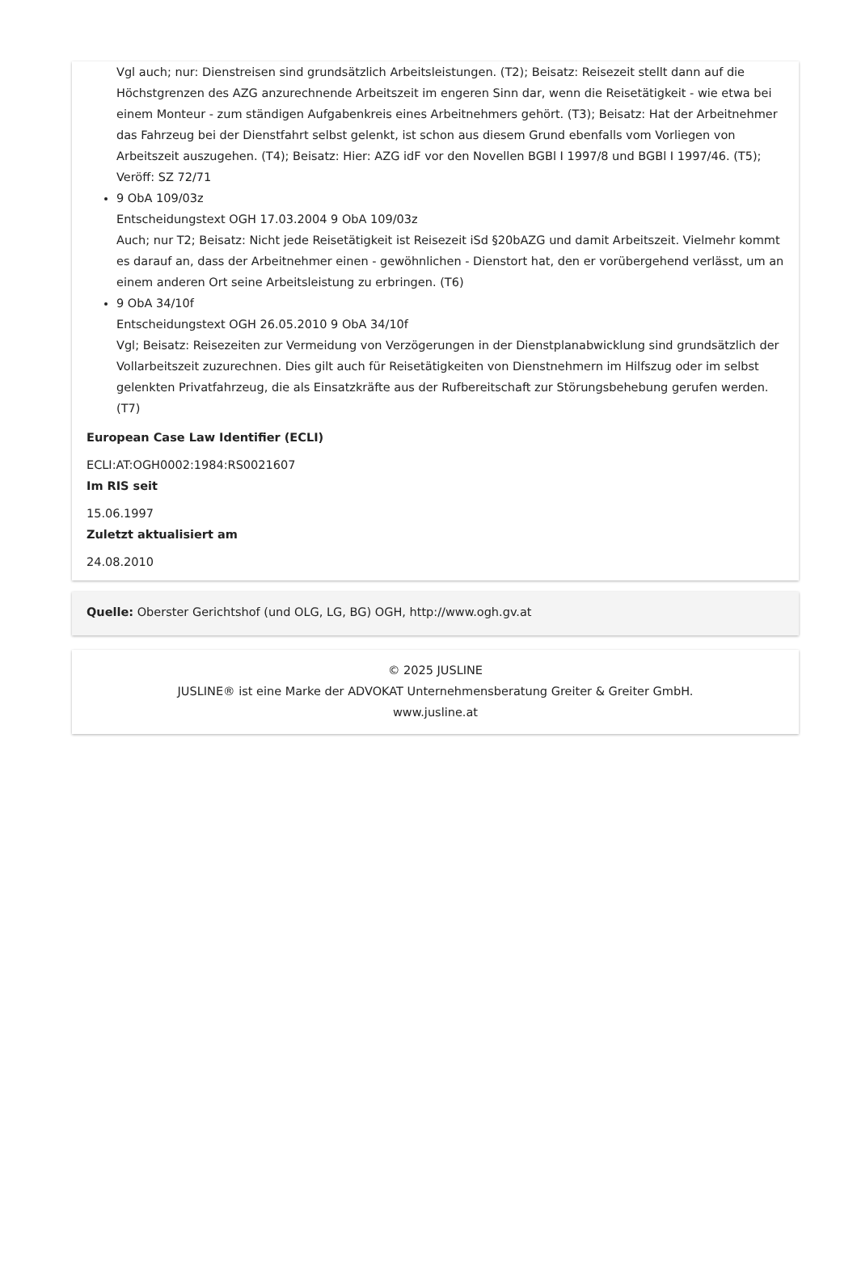Vgl auch; nur: Dienstreisen sind grundsätzlich Arbeitsleistungen. (T2); Beisatz: Reisezeit stellt dann auf die Höchstgrenzen des AZG anzurechnende Arbeitszeit im engeren Sinn dar, wenn die Reisetätigkeit - wie etwa bei einem Monteur - zum ständigen Aufgabenkreis eines Arbeitnehmers gehört. (T3); Beisatz: Hat der Arbeitnehmer das Fahrzeug bei der Dienstfahrt selbst gelenkt, ist schon aus diesem Grund ebenfalls vom Vorliegen von Arbeitszeit auszugehen. (T4); Beisatz: Hier: AZG idF vor den Novellen BGBl I 1997/8 und BGBl I 1997/46. (T5); Veröff: SZ 72/71
9 ObA 109/03z
Entscheidungstext OGH 17.03.2004 9 ObA 109/03z
Auch; nur T2; Beisatz: Nicht jede Reisetätigkeit ist Reisezeit iSd §20bAZG und damit Arbeitszeit. Vielmehr kommt es darauf an, dass der Arbeitnehmer einen - gewöhnlichen - Dienstort hat, den er vorübergehend verlässt, um an einem anderen Ort seine Arbeitsleistung zu erbringen. (T6)
9 ObA 34/10f
Entscheidungstext OGH 26.05.2010 9 ObA 34/10f
Vgl; Beisatz: Reisezeiten zur Vermeidung von Verzögerungen in der Dienstplanabwicklung sind grundsätzlich der Vollarbeitszeit zuzurechnen. Dies gilt auch für Reisetätigkeiten von Dienstnehmern im Hilfszug oder im selbst gelenkten Privatfahrzeug, die als Einsatzkräfte aus der Rufbereitschaft zur Störungsbehebung gerufen werden. (T7)
European Case Law Identifier (ECLI)
ECLI:AT:OGH0002:1984:RS0021607
Im RIS seit
15.06.1997
Zuletzt aktualisiert am
24.08.2010
Quelle: Oberster Gerichtshof (und OLG, LG, BG) OGH, http://www.ogh.gv.at
© 2025 JUSLINE
JUSLINE® ist eine Marke der ADVOKAT Unternehmensberatung Greiter & Greiter GmbH.
www.jusline.at